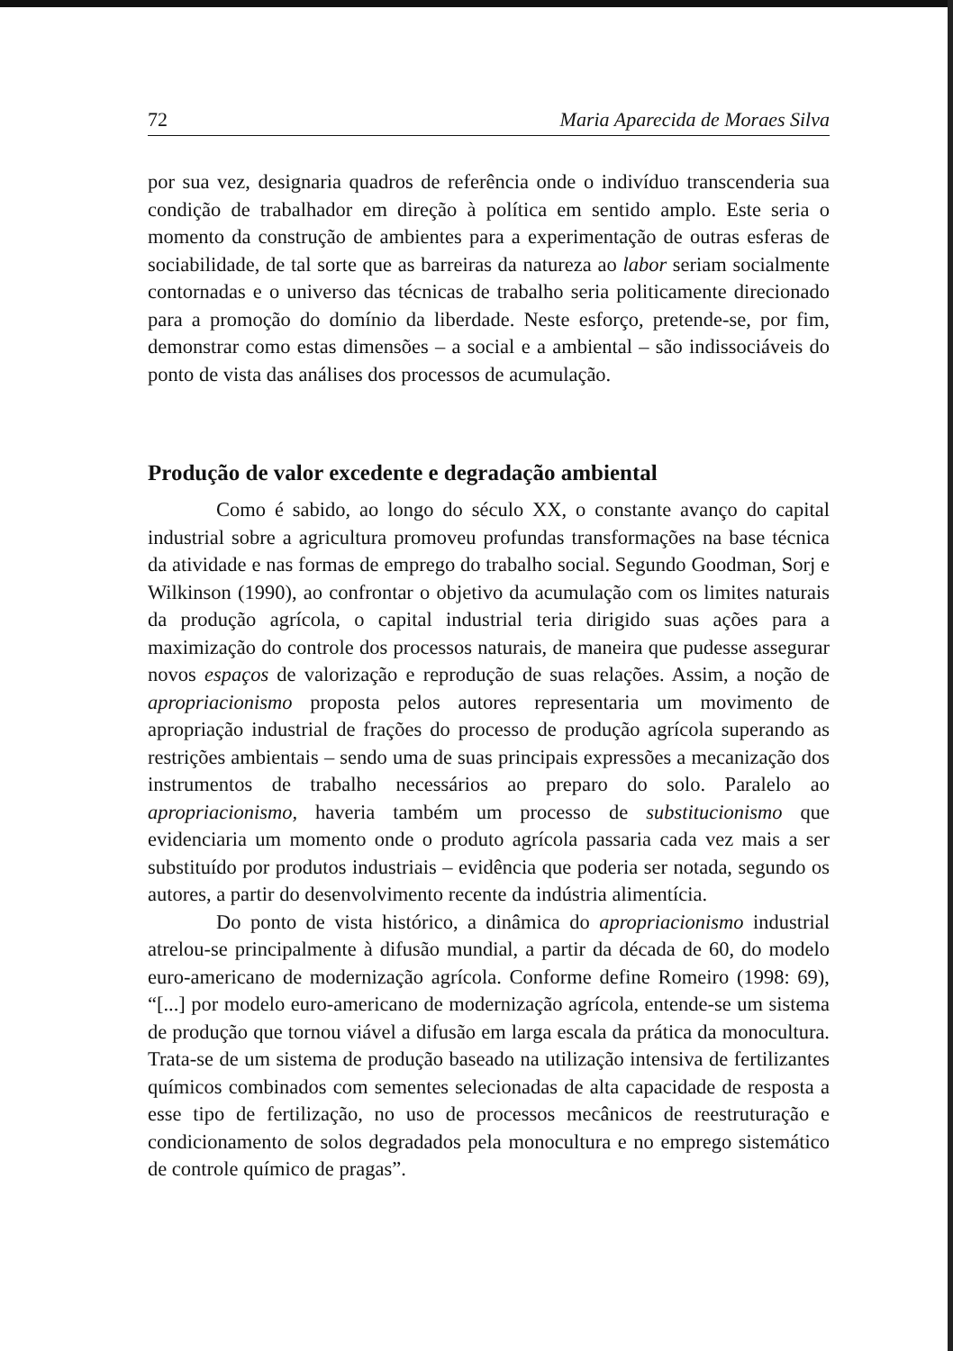72 Maria Aparecida de Moraes Silva
por sua vez, designaria quadros de referência onde o indivíduo transcenderia sua condição de trabalhador em direção à política em sentido amplo. Este seria o momento da construção de ambientes para a experimentação de outras esferas de sociabilidade, de tal sorte que as barreiras da natureza ao labor seriam socialmente contornadas e o universo das técnicas de trabalho seria politicamente direcionado para a promoção do domínio da liberdade. Neste esforço, pretende-se, por fim, demonstrar como estas dimensões – a social e a ambiental – são indissociáveis do ponto de vista das análises dos processos de acumulação.
Produção de valor excedente e degradação ambiental
Como é sabido, ao longo do século XX, o constante avanço do capital industrial sobre a agricultura promoveu profundas transformações na base técnica da atividade e nas formas de emprego do trabalho social. Segundo Goodman, Sorj e Wilkinson (1990), ao confrontar o objetivo da acumulação com os limites naturais da produção agrícola, o capital industrial teria dirigido suas ações para a maximização do controle dos processos naturais, de maneira que pudesse assegurar novos espaços de valorização e reprodução de suas relações. Assim, a noção de apropriacionismo proposta pelos autores representaria um movimento de apropriação industrial de frações do processo de produção agrícola superando as restrições ambientais – sendo uma de suas principais expressões a mecanização dos instrumentos de trabalho necessários ao preparo do solo. Paralelo ao apropriacionismo, haveria também um processo de substitucionismo que evidenciaria um momento onde o produto agrícola passaria cada vez mais a ser substituído por produtos industriais – evidência que poderia ser notada, segundo os autores, a partir do desenvolvimento recente da indústria alimentícia.
Do ponto de vista histórico, a dinâmica do apropriacionismo industrial atrelou-se principalmente à difusão mundial, a partir da década de 60, do modelo euro-americano de modernização agrícola. Conforme define Romeiro (1998: 69), “[...] por modelo euro-americano de modernização agrícola, entende-se um sistema de produção que tornou viável a difusão em larga escala da prática da monocultura. Trata-se de um sistema de produção baseado na utilização intensiva de fertilizantes químicos combinados com sementes selecionadas de alta capacidade de resposta a esse tipo de fertilização, no uso de processos mecânicos de reestruturação e condicionamento de solos degradados pela monocultura e no emprego sistemático de controle químico de pragas”.